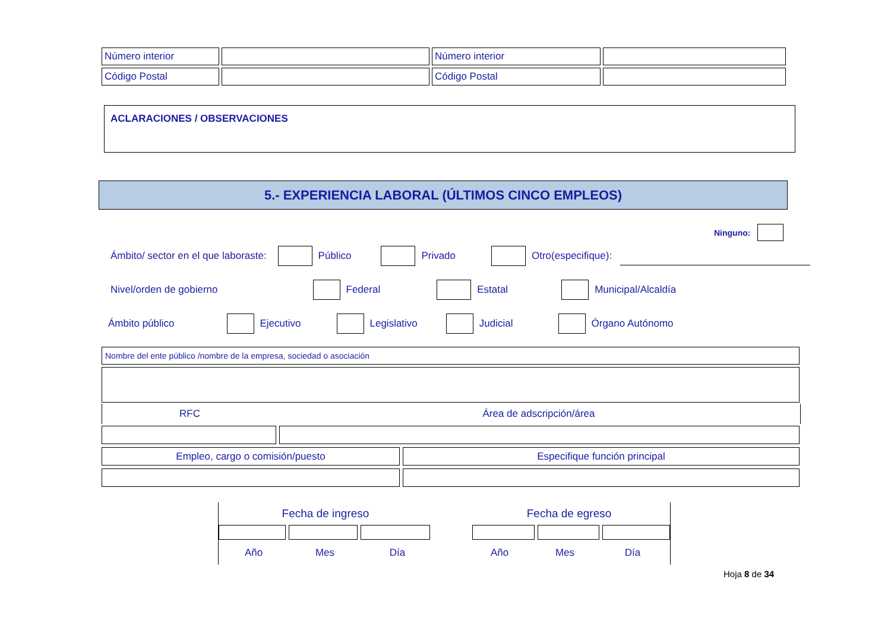| Número interior | | Número interior | |
| Código Postal | | Código Postal | |
ACLARACIONES / OBSERVACIONES
5.- EXPERIENCIA LABORAL (ÚLTIMOS CINCO EMPLEOS)
Ninguno:
Ámbito/ sector en el que laboraste: Público Privado Otro(especifique):
Nivel/orden de gobierno Federal Estatal Municipal/Alcaldía
Ámbito público Ejecutivo Legislativo Judicial Órgano Autónomo
Nombre del ente público /nombre de la empresa, sociedad o asociación
RFC Área de adscripción/área
Empleo, cargo o comisión/puesto Especifique función principal
Fecha de ingreso Fecha de egreso
Año Mes Día Año Mes Día
Hoja 8 de 34